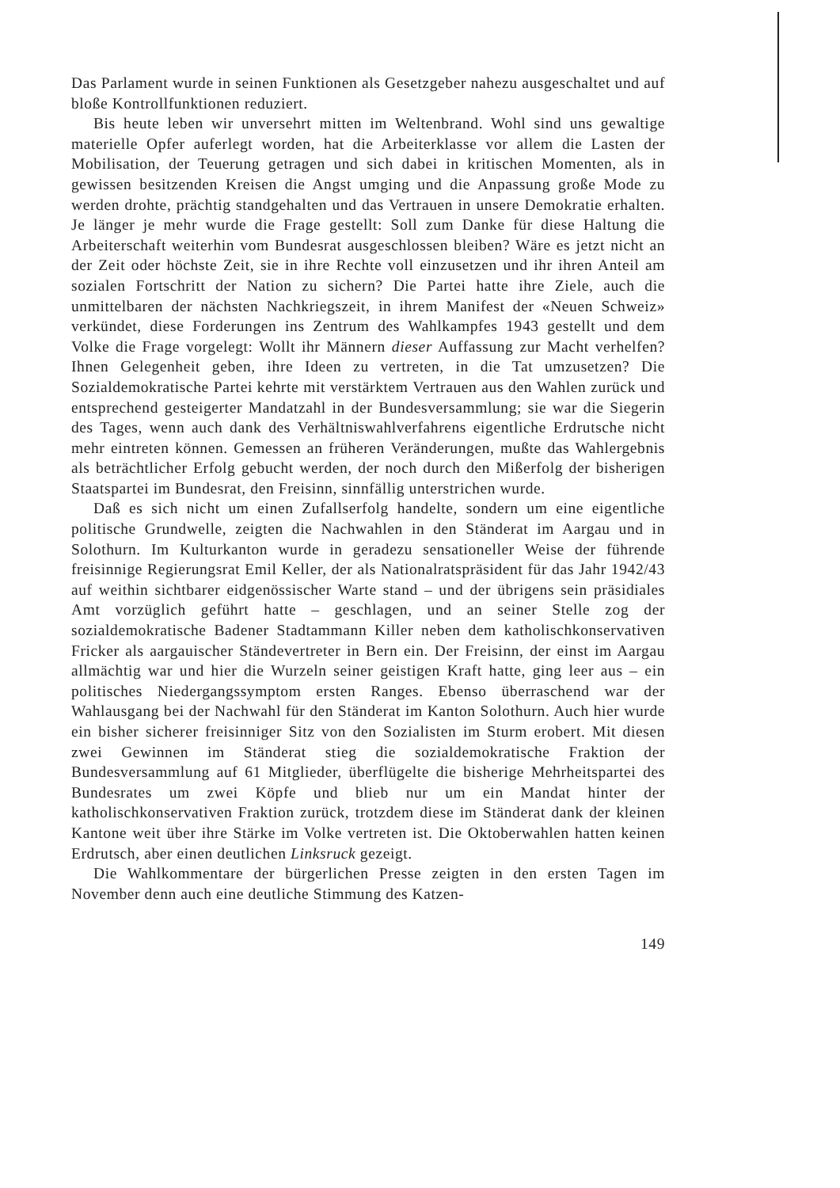Das Parlament wurde in seinen Funktionen als Gesetzgeber nahezu ausgeschaltet und auf bloße Kontrollfunktionen reduziert.
Bis heute leben wir unversehrt mitten im Weltenbrand. Wohl sind uns gewaltige materielle Opfer auferlegt worden, hat die Arbeiterklasse vor allem die Lasten der Mobilisation, der Teuerung getragen und sich dabei in kritischen Momenten, als in gewissen besitzenden Kreisen die Angst umging und die Anpassung große Mode zu werden drohte, prächtig standgehalten und das Vertrauen in unsere Demokratie erhalten. Je länger je mehr wurde die Frage gestellt: Soll zum Danke für diese Haltung die Arbeiterschaft weiterhin vom Bundesrat ausgeschlossen bleiben? Wäre es jetzt nicht an der Zeit oder höchste Zeit, sie in ihre Rechte voll einzusetzen und ihr ihren Anteil am sozialen Fortschritt der Nation zu sichern? Die Partei hatte ihre Ziele, auch die unmittelbaren der nächsten Nachkriegszeit, in ihrem Manifest der «Neuen Schweiz» verkündet, diese Forderungen ins Zentrum des Wahlkampfes 1943 gestellt und dem Volke die Frage vorgelegt: Wollt ihr Männern dieser Auffassung zur Macht verhelfen? Ihnen Gelegenheit geben, ihre Ideen zu vertreten, in die Tat umzusetzen? Die Sozialdemokratische Partei kehrte mit verstärktem Vertrauen aus den Wahlen zurück und entsprechend gesteigerter Mandatzahl in der Bundesversammlung; sie war die Siegerin des Tages, wenn auch dank des Verhältniswahlverfahrens eigentliche Erdrutsche nicht mehr eintreten können. Gemessen an früheren Veränderungen, mußte das Wahlergebnis als beträchtlicher Erfolg gebucht werden, der noch durch den Mißerfolg der bisherigen Staatspartei im Bundesrat, den Freisinn, sinnfällig unterstrichen wurde.
Daß es sich nicht um einen Zufallserfolg handelte, sondern um eine eigentliche politische Grundwelle, zeigten die Nachwahlen in den Ständerat im Aargau und in Solothurn. Im Kulturkanton wurde in geradezu sensationeller Weise der führende freisinnige Regierungsrat Emil Keller, der als Nationalratspräsident für das Jahr 1942/43 auf weithin sichtbarer eidgenössischer Warte stand – und der übrigens sein präsidiales Amt vorzüglich geführt hatte – geschlagen, und an seiner Stelle zog der sozialdemokratische Badener Stadtammann Killer neben dem katholischkonservativen Fricker als aargauischer Ständevertreter in Bern ein. Der Freisinn, der einst im Aargau allmächtig war und hier die Wurzeln seiner geistigen Kraft hatte, ging leer aus – ein politisches Niedergangssymptom ersten Ranges. Ebenso überraschend war der Wahlausgang bei der Nachwahl für den Ständerat im Kanton Solothurn. Auch hier wurde ein bisher sicherer freisinniger Sitz von den Sozialisten im Sturm erobert. Mit diesen zwei Gewinnen im Ständerat stieg die sozialdemokratische Fraktion der Bundesversammlung auf 61 Mitglieder, überflügelte die bisherige Mehrheitspartei des Bundesrates um zwei Köpfe und blieb nur um ein Mandat hinter der katholischkonservativen Fraktion zurück, trotzdem diese im Ständerat dank der kleinen Kantone weit über ihre Stärke im Volke vertreten ist. Die Oktoberwahlen hatten keinen Erdrutsch, aber einen deutlichen Linksruck gezeigt.
Die Wahlkommentare der bürgerlichen Presse zeigten in den ersten Tagen im November denn auch eine deutliche Stimmung des Katzen-
149